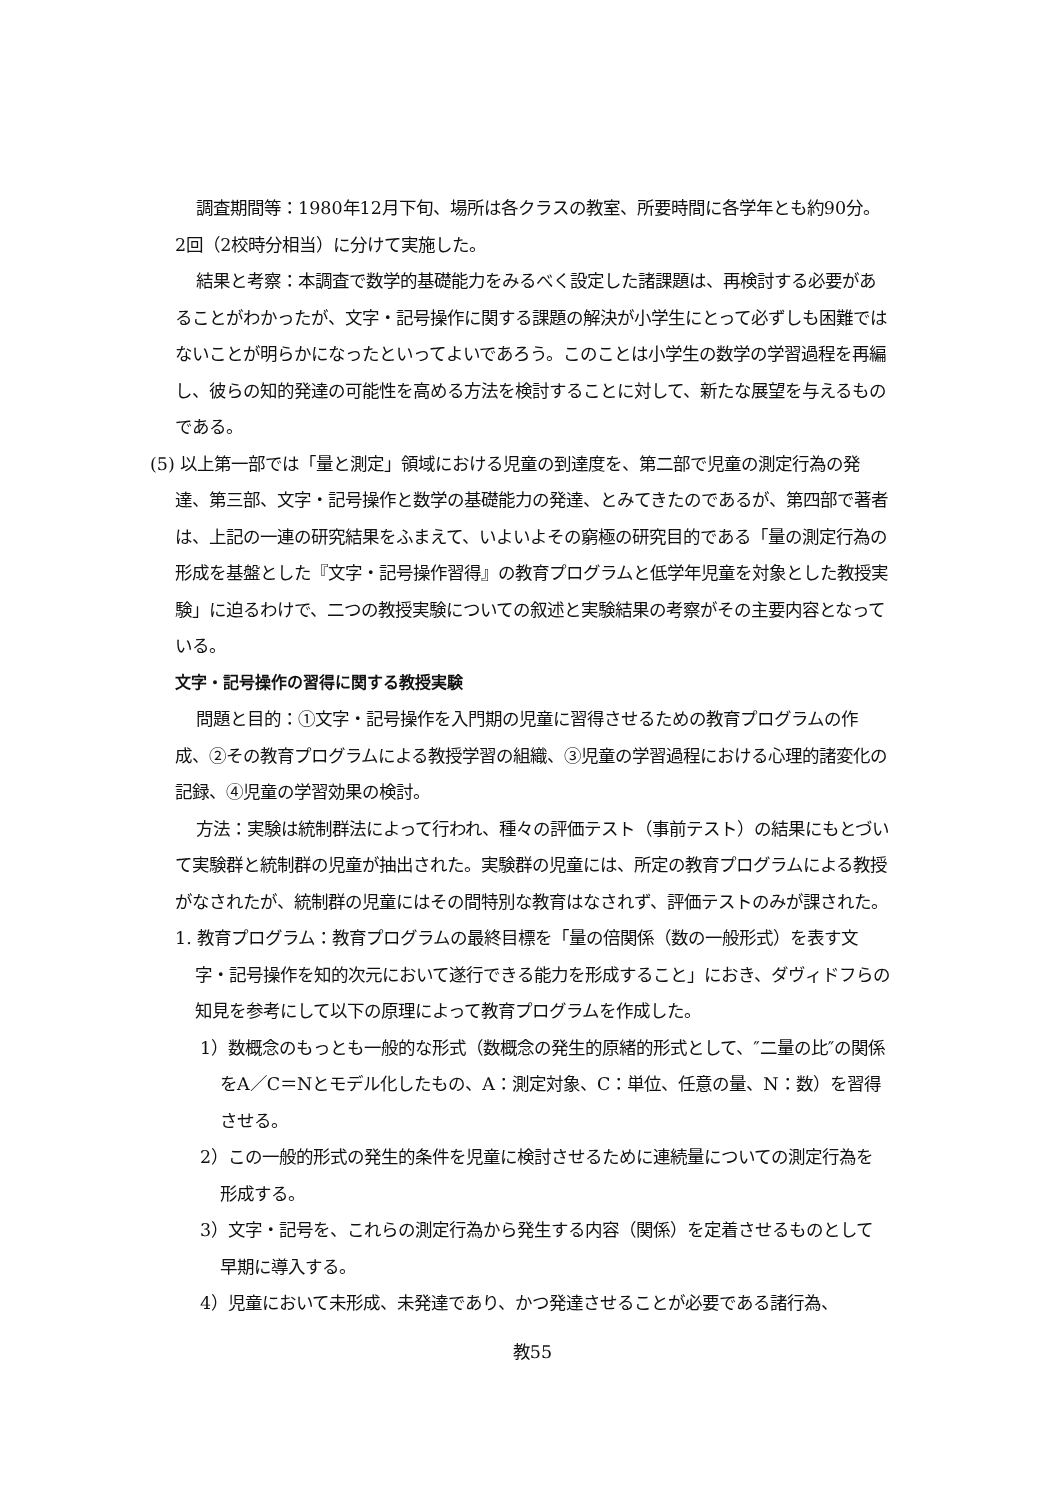調査期間等：1980年12月下旬、場所は各クラスの教室、所要時間に各学年とも約90分。2回（2校時分相当）に分けて実施した。
結果と考察：本調査で数学的基礎能力をみるべく設定した諸課題は、再検討する必要があることがわかったが、文字・記号操作に関する課題の解決が小学生にとって必ずしも困難ではないことが明らかになったといってよいであろう。このことは小学生の数学の学習過程を再編し、彼らの知的発達の可能性を高める方法を検討することに対して、新たな展望を与えるものである。
(5) 以上第一部では「量と測定」領域における児童の到達度を、第二部で児童の測定行為の発達、第三部、文字・記号操作と数学の基礎能力の発達、とみてきたのであるが、第四部で著者は、上記の一連の研究結果をふまえて、いよいよその窮極の研究目的である「量の測定行為の形成を基盤とした『文字・記号操作習得』の教育プログラムと低学年児童を対象とした教授実験」に迫るわけで、二つの教授実験についての叙述と実験結果の考察がその主要内容となっている。
文字・記号操作の習得に関する教授実験
問題と目的：①文字・記号操作を入門期の児童に習得させるための教育プログラムの作成、②その教育プログラムによる教授学習の組織、③児童の学習過程における心理的諸変化の記録、④児童の学習効果の検討。
方法：実験は統制群法によって行われ、種々の評価テスト（事前テスト）の結果にもとづいて実験群と統制群の児童が抽出された。実験群の児童には、所定の教育プログラムによる教授がなされたが、統制群の児童にはその間特別な教育はなされず、評価テストのみが課された。
1. 教育プログラム：教育プログラムの最終目標を「量の倍関係（数の一般形式）を表す文字・記号操作を知的次元において遂行できる能力を形成すること」におき、ダヴィドフらの知見を参考にして以下の原理によって教育プログラムを作成した。
1）数概念のもっとも一般的な形式（数概念の発生的原緒的形式として、″二量の比″の関係をA／C＝Nとモデル化したもの、A：測定対象、C：単位、任意の量、N：数）を習得させる。
2）この一般的形式の発生的条件を児童に検討させるために連続量についての測定行為を形成する。
3）文字・記号を、これらの測定行為から発生する内容（関係）を定着させるものとして早期に導入する。
4）児童において未形成、未発達であり、かつ発達させることが必要である諸行為、
教55